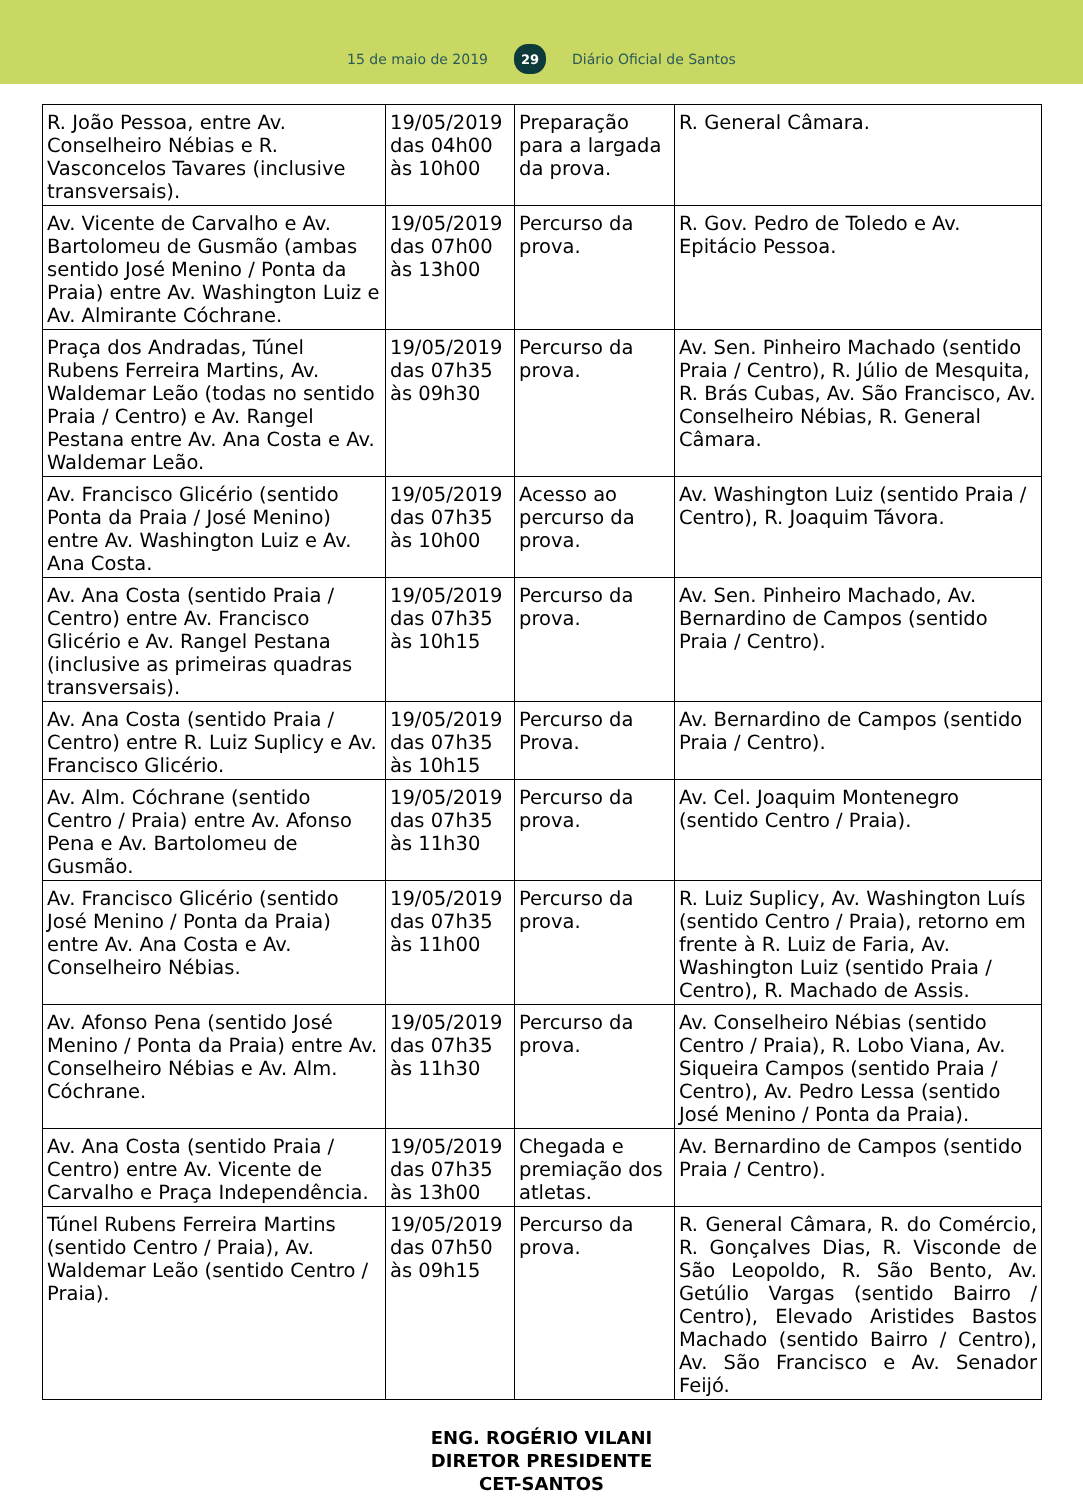15 de maio de 2019 29 Diário Oficial de Santos
| R. João Pessoa, entre Av. Conselheiro Nébias e R. Vasconcelos Tavares (inclusive transversais). | 19/05/2019 das 04h00 às 10h00 | Preparação para a largada da prova. | R. General Câmara. |
| Av. Vicente de Carvalho e Av. Bartolomeu de Gusmão (ambas sentido José Menino / Ponta da Praia) entre Av. Washington Luiz e Av. Almirante Cóchrane. | 19/05/2019 das 07h00 às 13h00 | Percurso da prova. | R. Gov. Pedro de Toledo e Av. Epitácio Pessoa. |
| Praça dos Andradas, Túnel Rubens Ferreira Martins, Av. Waldemar Leão (todas no sentido Praia / Centro) e Av. Rangel Pestana entre Av. Ana Costa e Av. Waldemar Leão. | 19/05/2019 das 07h35 às 09h30 | Percurso da prova. | Av. Sen. Pinheiro Machado (sentido Praia / Centro), R. Júlio de Mesquita, R. Brás Cubas, Av. São Francisco, Av. Conselheiro Nébias, R. General Câmara. |
| Av. Francisco Glicério (sentido Ponta da Praia / José Menino) entre Av. Washington Luiz e Av. Ana Costa. | 19/05/2019 das 07h35 às 10h00 | Acesso ao percurso da prova. | Av. Washington Luiz (sentido Praia / Centro), R. Joaquim Távora. |
| Av. Ana Costa (sentido Praia / Centro) entre Av. Francisco Glicério e Av. Rangel Pestana (inclusive as primeiras quadras transversais). | 19/05/2019 das 07h35 às 10h15 | Percurso da prova. | Av. Sen. Pinheiro Machado, Av. Bernardino de Campos (sentido Praia / Centro). |
| Av. Ana Costa (sentido Praia / Centro) entre R. Luiz Suplicy e Av. Francisco Glicério. | 19/05/2019 das 07h35 às 10h15 | Percurso da Prova. | Av. Bernardino de Campos (sentido Praia / Centro). |
| Av. Alm. Cóchrane (sentido Centro / Praia) entre Av. Afonso Pena e Av. Bartolomeu de Gusmão. | 19/05/2019 das 07h35 às 11h30 | Percurso da prova. | Av. Cel. Joaquim Montenegro (sentido Centro / Praia). |
| Av. Francisco Glicério (sentido José Menino / Ponta da Praia) entre Av. Ana Costa e Av. Conselheiro Nébias. | 19/05/2019 das 07h35 às 11h00 | Percurso da prova. | R. Luiz Suplicy, Av. Washington Luís (sentido Centro / Praia), retorno em frente à R. Luiz de Faria, Av. Washington Luiz (sentido Praia / Centro), R. Machado de Assis. |
| Av. Afonso Pena (sentido José Menino / Ponta da Praia) entre Av. Conselheiro Nébias e Av. Alm. Cóchrane. | 19/05/2019 das 07h35 às 11h30 | Percurso da prova. | Av. Conselheiro Nébias (sentido Centro / Praia), R. Lobo Viana, Av. Siqueira Campos (sentido Praia / Centro), Av. Pedro Lessa (sentido José Menino / Ponta da Praia). |
| Av. Ana Costa (sentido Praia / Centro) entre Av. Vicente de Carvalho e Praça Independência. | 19/05/2019 das 07h35 às 13h00 | Chegada e premiação dos atletas. | Av. Bernardino de Campos (sentido Praia / Centro). |
| Túnel Rubens Ferreira Martins (sentido Centro / Praia), Av. Waldemar Leão (sentido Centro / Praia). | 19/05/2019 das 07h50 às 09h15 | Percurso da prova. | R. General Câmara, R. do Comércio, R. Gonçalves Dias, R. Visconde de São Leopoldo, R. São Bento, Av. Getúlio Vargas (sentido Bairro / Centro), Elevado Aristides Bastos Machado (sentido Bairro / Centro), Av. São Francisco e Av. Senador Feijó. |
ENG. ROGÉRIO VILANI
DIRETOR PRESIDENTE
CET-SANTOS